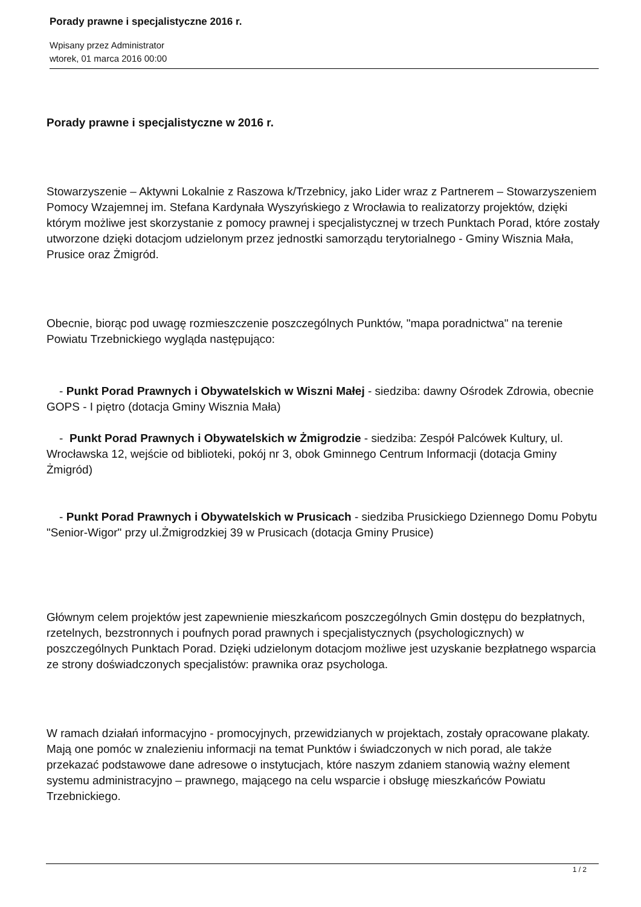Porady prawne i specjalistyczne 2016 r.
Wpisany przez Administrator
wtorek, 01 marca 2016 00:00
Porady prawne i specjalistyczne w 2016 r.
Stowarzyszenie – Aktywni Lokalnie z Raszowa k/Trzebnicy, jako Lider wraz z Partnerem – Stowarzyszeniem Pomocy Wzajemnej im. Stefana Kardynała Wyszyńskiego z Wrocławia to realizatorzy projektów, dzięki którym możliwe jest skorzystanie z pomocy prawnej i specjalistycznej w trzech Punktach Porad, które zostały utworzone dzięki dotacjom udzielonym przez jednostki samorządu terytorialnego - Gminy Wisznia Mała, Prusice oraz Żmigród.
Obecnie, biorąc pod uwagę rozmieszczenie poszczególnych Punktów, "mapa poradnictwa" na terenie Powiatu Trzebnickiego wygląda następująco:
- Punkt Porad Prawnych i Obywatelskich w Wiszni Małej - siedziba: dawny Ośrodek Zdrowia, obecnie GOPS - I piętro (dotacja Gminy Wisznia Mała)
- Punkt Porad Prawnych i Obywatelskich w Żmigrodzie - siedziba: Zespół Palcówek Kultury, ul. Wrocławska 12, wejście od biblioteki, pokój nr 3, obok Gminnego Centrum Informacji (dotacja Gminy Żmigród)
- Punkt Porad Prawnych i Obywatelskich w Prusicach - siedziba Prusickiego Dziennego Domu Pobytu "Senior-Wigor" przy ul.Żmigrodzkiej 39 w Prusicach (dotacja Gminy Prusice)
Głównym celem projektów jest zapewnienie mieszkańcom poszczególnych Gmin dostępu do bezpłatnych, rzetelnych, bezstronnych i poufnych porad prawnych i specjalistycznych (psychologicznych) w poszczególnych Punktach Porad. Dzięki udzielonym dotacjom możliwe jest uzyskanie bezpłatnego wsparcia ze strony doświadczonych specjalistów: prawnika oraz psychologa.
W ramach działań informacyjno - promocyjnych, przewidzianych w projektach, zostały opracowane plakaty. Mają one pomóc w znalezieniu informacji na temat Punktów i świadczonych w nich porad, ale także przekazać podstawowe dane adresowe o instytucjach, które naszym zdaniem stanowią ważny element systemu administracyjno – prawnego, mającego na celu wsparcie i obsługę mieszkańców Powiatu Trzebnickiego.
1 / 2